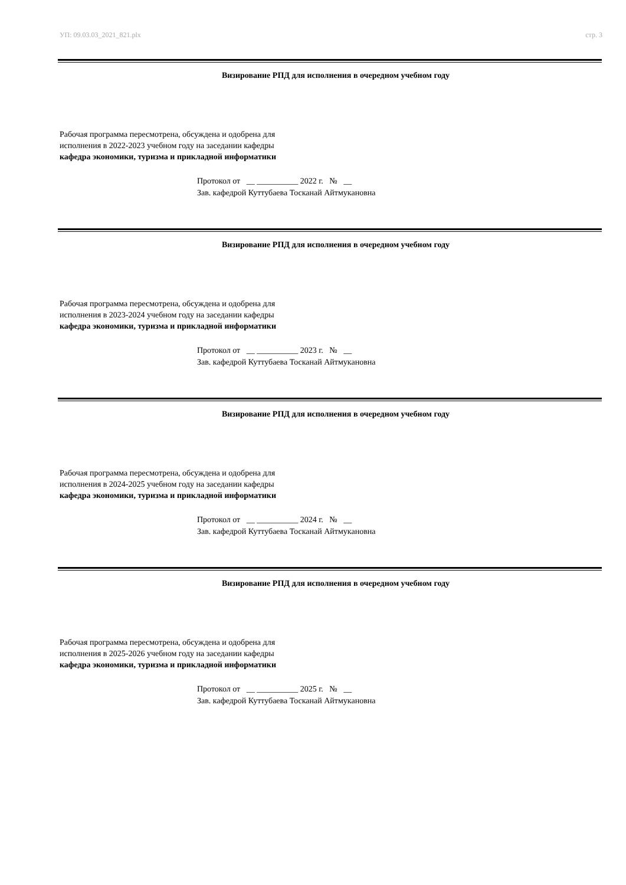УП: 09.03.03_2021_821.plx стр. 3
Визирование РПД для исполнения в очередном учебном году
Рабочая программа пересмотрена, обсуждена и одобрена для
исполнения в 2022-2023 учебном году на заседании кафедры
кафедра экономики, туризма и прикладной информатики
Протокол от __ __________ 2022 г. № __
Зав. кафедрой Куттубаева Тосканай Айтмукановна
Визирование РПД для исполнения в очередном учебном году
Рабочая программа пересмотрена, обсуждена и одобрена для
исполнения в 2023-2024 учебном году на заседании кафедры
кафедра экономики, туризма и прикладной информатики
Протокол от __ __________ 2023 г. № __
Зав. кафедрой Куттубаева Тосканай Айтмукановна
Визирование РПД для исполнения в очередном учебном году
Рабочая программа пересмотрена, обсуждена и одобрена для
исполнения в 2024-2025 учебном году на заседании кафедры
кафедра экономики, туризма и прикладной информатики
Протокол от __ __________ 2024 г. № __
Зав. кафедрой Куттубаева Тосканай Айтмукановна
Визирование РПД для исполнения в очередном учебном году
Рабочая программа пересмотрена, обсуждена и одобрена для
исполнения в 2025-2026 учебном году на заседании кафедры
кафедра экономики, туризма и прикладной информатики
Протокол от __ __________ 2025 г. № __
Зав. кафедрой Куттубаева Тосканай Айтмукановна